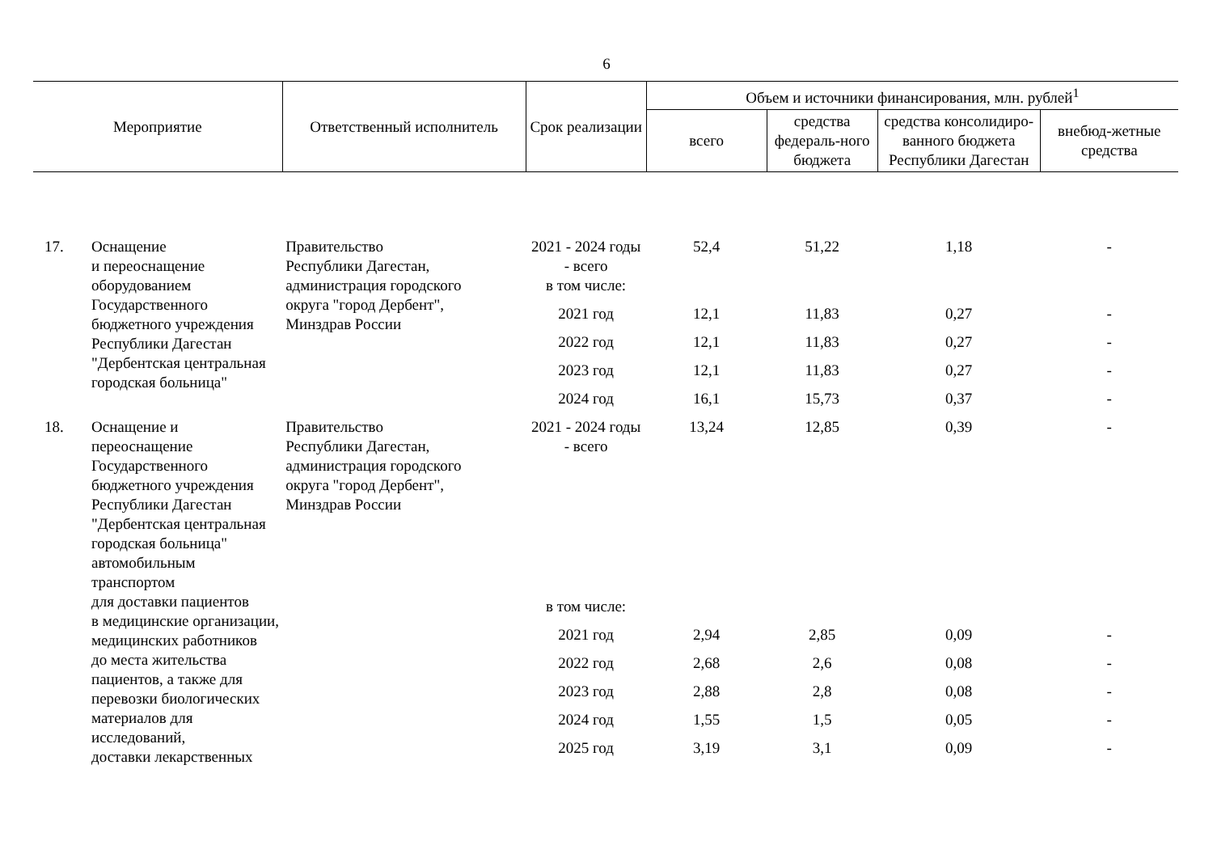6
| Мероприятие | | Ответственный исполнитель | Срок реализации | Объем и источники финансирования, млн. рублей<sup>1</sup> | | | |
| --- | --- | --- | --- | --- | --- | --- | --- |
| | | | | всего | средства федераль-ного бюджета | средства консолидиро-ванного бюджета Республики Дагестан | внебюд-жетные средства |
| 17. | Оснащение и переоснащение оборудованием Государственного бюджетного учреждения Республики Дагестан "Дербентская центральная городская больница" | Правительство Республики Дагестан, администрация городского округа "город Дербент", Минздрав России | 2021 - 2024 годы - всего | 52,4 | 51,22 | 1,18 | - |
| | | | в том числе: | | | | |
| | | | 2021 год | 12,1 | 11,83 | 0,27 | - |
| | | | 2022 год | 12,1 | 11,83 | 0,27 | - |
| | | | 2023 год | 12,1 | 11,83 | 0,27 | - |
| | | | 2024 год | 16,1 | 15,73 | 0,37 | - |
| 18. | Оснащение и переоснащение Государственного бюджетного учреждения Республики Дагестан "Дербентская центральная городская больница" автомобильным транспортом для доставки пациентов в медицинские организации, медицинских работников до места жительства пациентов, а также для перевозки биологических материалов для исследований, доставки лекарственных | Правительство Республики Дагестан, администрация городского округа "город Дербент", Минздрав России | 2021 - 2024 годы - всего | 13,24 | 12,85 | 0,39 | - |
| | | | в том числе: | | | | |
| | | | 2021 год | 2,94 | 2,85 | 0,09 | - |
| | | | 2022 год | 2,68 | 2,6 | 0,08 | - |
| | | | 2023 год | 2,88 | 2,8 | 0,08 | - |
| | | | 2024 год | 1,55 | 1,5 | 0,05 | - |
| | | | 2025 год | 3,19 | 3,1 | 0,09 | - |